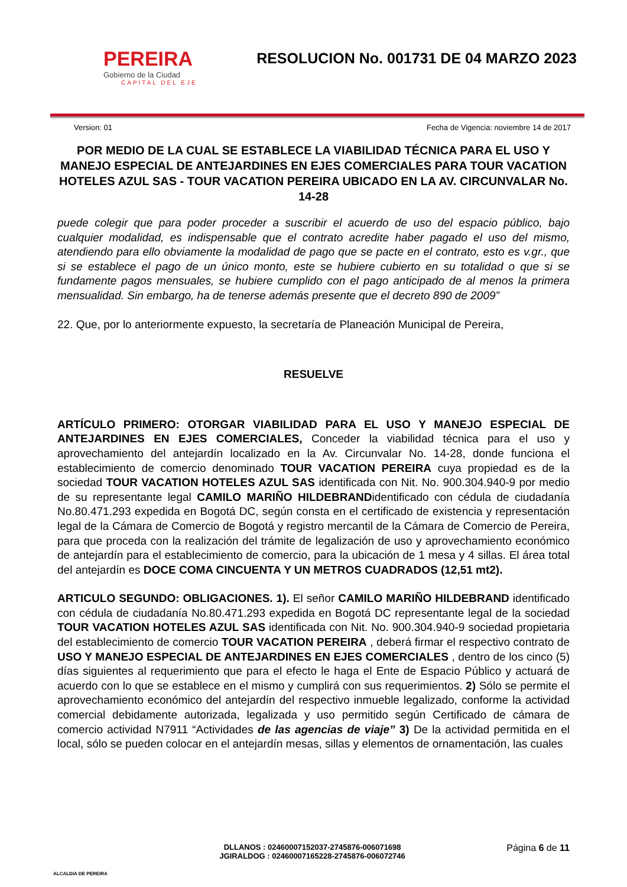PEREIRA
Gobierno de la Ciudad
CAPITAL DEL EJE
RESOLUCION No. 001731 DE 04 MARZO 2023
Version: 01 Fecha de Vigencia: noviembre 14 de 2017
POR MEDIO DE LA CUAL SE ESTABLECE LA VIABILIDAD TÉCNICA PARA EL USO Y MANEJO ESPECIAL DE ANTEJARDINES EN EJES COMERCIALES PARA TOUR VACATION HOTELES AZUL SAS - TOUR VACATION PEREIRA UBICADO EN LA AV. CIRCUNVALAR No. 14-28
puede colegir que para poder proceder a suscribir el acuerdo de uso del espacio público, bajo cualquier modalidad, es indispensable que el contrato acredite haber pagado el uso del mismo, atendiendo para ello obviamente la modalidad de pago que se pacte en el contrato, esto es v.gr., que si se establece el pago de un único monto, este se hubiere cubierto en su totalidad o que si se fundamente pagos mensuales, se hubiere cumplido con el pago anticipado de al menos la primera mensualidad. Sin embargo, ha de tenerse además presente que el decreto 890 de 2009”
22. Que, por lo anteriormente expuesto, la secretaría de Planeación Municipal de Pereira,
RESUELVE
ARTÍCULO PRIMERO: OTORGAR VIABILIDAD PARA EL USO Y MANEJO ESPECIAL DE ANTEJARDINES EN EJES COMERCIALES, Conceder la viabilidad técnica para el uso y aprovechamiento del antejardín localizado en la Av. Circunvalar No. 14-28, donde funciona el establecimiento de comercio denominado TOUR VACATION PEREIRA cuya propiedad es de la sociedad TOUR VACATION HOTELES AZUL SAS identificada con Nit. No. 900.304.940-9 por medio de su representante legal CAMILO MARIÑO HILDEBRANDidentificado con cédula de ciudadanía No.80.471.293 expedida en Bogotá DC, según consta en el certificado de existencia y representación legal de la Cámara de Comercio de Bogotá y registro mercantil de la Cámara de Comercio de Pereira, para que proceda con la realización del trámite de legalización de uso y aprovechamiento económico de antejardín para el establecimiento de comercio, para la ubicación de 1 mesa y 4 sillas. El área total del antejardín es DOCE COMA CINCUENTA Y UN METROS CUADRADOS (12,51 mt2).
ARTICULO SEGUNDO: OBLIGACIONES. 1). El señor CAMILO MARIÑO HILDEBRAND identificado con cédula de ciudadanía No.80.471.293 expedida en Bogotá DC representante legal de la sociedad TOUR VACATION HOTELES AZUL SAS identificada con Nit. No. 900.304.940-9 sociedad propietaria del establecimiento de comercio TOUR VACATION PEREIRA , deberá firmar el respectivo contrato de USO Y MANEJO ESPECIAL DE ANTEJARDINES EN EJES COMERCIALES , dentro de los cinco (5) días siguientes al requerimiento que para el efecto le haga el Ente de Espacio Público y actuará de acuerdo con lo que se establece en el mismo y cumplirá con sus requerimientos. 2) Sólo se permite el aprovechamiento económico del antejardín del respectivo inmueble legalizado, conforme la actividad comercial debidamente autorizada, legalizada y uso permitido según Certificado de cámara de comercio actividad N7911 “Actividades de las agencias de viaje” 3) De la actividad permitida en el local, sólo se pueden colocar en el antejardín mesas, sillas y elementos de ornamentación, las cuales
ALCALDIA DE PEREIRA
DLLANOS : 02460007152037-2745876-006071698
JGIRALDOG : 02460007165228-2745876-006072746
Página 6 de 11